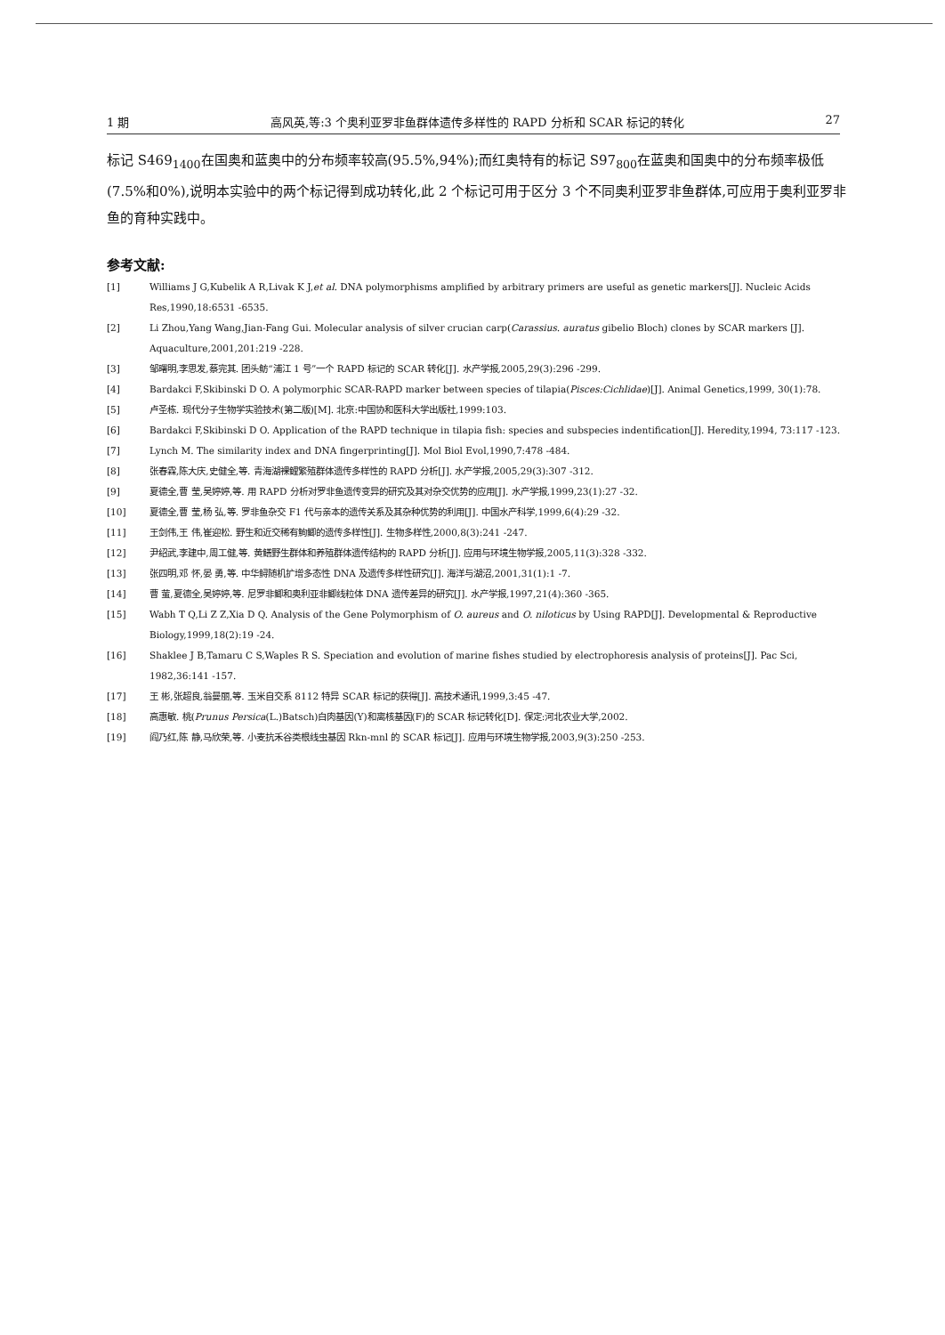1 期 高风英,等:3 个奥利亚罗非鱼群体遗传多样性的 RAPD 分析和 SCAR 标记的转化 27
标记 S469<sub>1400</sub>在国奥和蓝奥中的分布频率较高(95.5%,94%);而红奥特有的标记 S97<sub>800</sub>在蓝奥和国奥中的分布频率极低(7.5%和0%),说明本实验中的两个标记得到成功转化,此 2 个标记可用于区分 3 个不同奥利亚罗非鱼群体,可应用于奥利亚罗非鱼的育种实践中。
参考文献:
[1] Williams J G,Kubelik A R,Livak K J,et al. DNA polymorphisms amplified by arbitrary primers are useful as genetic markers[J]. Nucleic Acids Res,1990,18:6531 -6535.
[2] Li Zhou,Yang Wang,Jian-Fang Gui. Molecular analysis of silver crucian carp(Carassius. auratus gibelio Bloch) clones by SCAR markers [J]. Aquaculture,2001,201:219 -228.
[3] 邹曙明,李思发,蔡完其. 团头鲂“浦江 1 号”一个 RAPD 标记的 SCAR 转化[J]. 水产学报,2005,29(3):296 -299.
[4] Bardakci F,Skibinski D O. A polymorphic SCAR-RAPD marker between species of tilapia(Pisces:Cichlidae)[J]. Animal Genetics,1999, 30(1):78.
[5] 卢圣栋. 现代分子生物学实验技术(第二版)[M]. 北京:中国协和医科大学出版社,1999:103.
[6] Bardakci F,Skibinski D O. Application of the RAPD technique in tilapia fish: species and subspecies indentification[J]. Heredity,1994, 73:117 -123.
[7] Lynch M. The similarity index and DNA fingerprinting[J]. Mol Biol Evol,1990,7:478 -484.
[8] 张春霖,陈大庆,史健全,等. 青海湖裸鲤繁殖群体遗传多样性的 RAPD 分析[J]. 水产学报,2005,29(3):307 -312.
[9] 夏德全,曹 莹,吴婷婷,等. 用 RAPD 分析对罗非鱼遗传变异的研究及其对杂交优势的应用[J]. 水产学报,1999,23(1):27 -32.
[10] 夏德全,曹 莹,杨 弘,等. 罗非鱼杂交 F1 代与亲本的遗传关系及其杂种优势的利用[J]. 中国水产科学,1999,6(4):29 -32.
[11] 王剑伟,王 伟,崔迎松. 野生和近交稀有鮈鲫的遗传多样性[J]. 生物多样性,2000,8(3):241 -247.
[12] 尹绍武,李建中,周工健,等. 黄鳝野生群体和养殖群体遗传结构的 RAPD 分析[J]. 应用与环境生物学报,2005,11(3):328 -332.
[13] 张四明,邓 怀,晏 勇,等. 中华鲟随机扩增多态性 DNA 及遗传多样性研究[J]. 海洋与湖沼,2001,31(1):1 -7.
[14] 曹 萤,夏德全,吴婷婷,等. 尼罗非鲫和奥利亚非鲫线粒体 DNA 遗传差异的研究[J]. 水产学报,1997,21(4):360 -365.
[15] Wabh T Q,Li Z Z,Xia D Q. Analysis of the Gene Polymorphism of O. aureus and O. niloticus by Using RAPD[J]. Developmental & Reproductive Biology,1999,18(2):19 -24.
[16] Shaklee J B,Tamaru C S,Waples R S. Speciation and evolution of marine fishes studied by electrophoresis analysis of proteins[J]. Pac Sci, 1982,36:141 -157.
[17] 王 彬,张超良,翁曼丽,等. 玉米自交系 8112 特异 SCAR 标记的获得[J]. 高技术通讯,1999,3:45 -47.
[18] 高惠敏. 桃(Prunus Persica(L.)Batsch)白肉基因(Y)和离核基因(F)的 SCAR 标记转化[D]. 保定:河北农业大学,2002.
[19] 阎乃红,陈 静,马欣荣,等. 小麦抗禾谷类根线虫基因 Rkn-mnl 的 SCAR 标记[J]. 应用与环境生物学报,2003,9(3):250 -253.